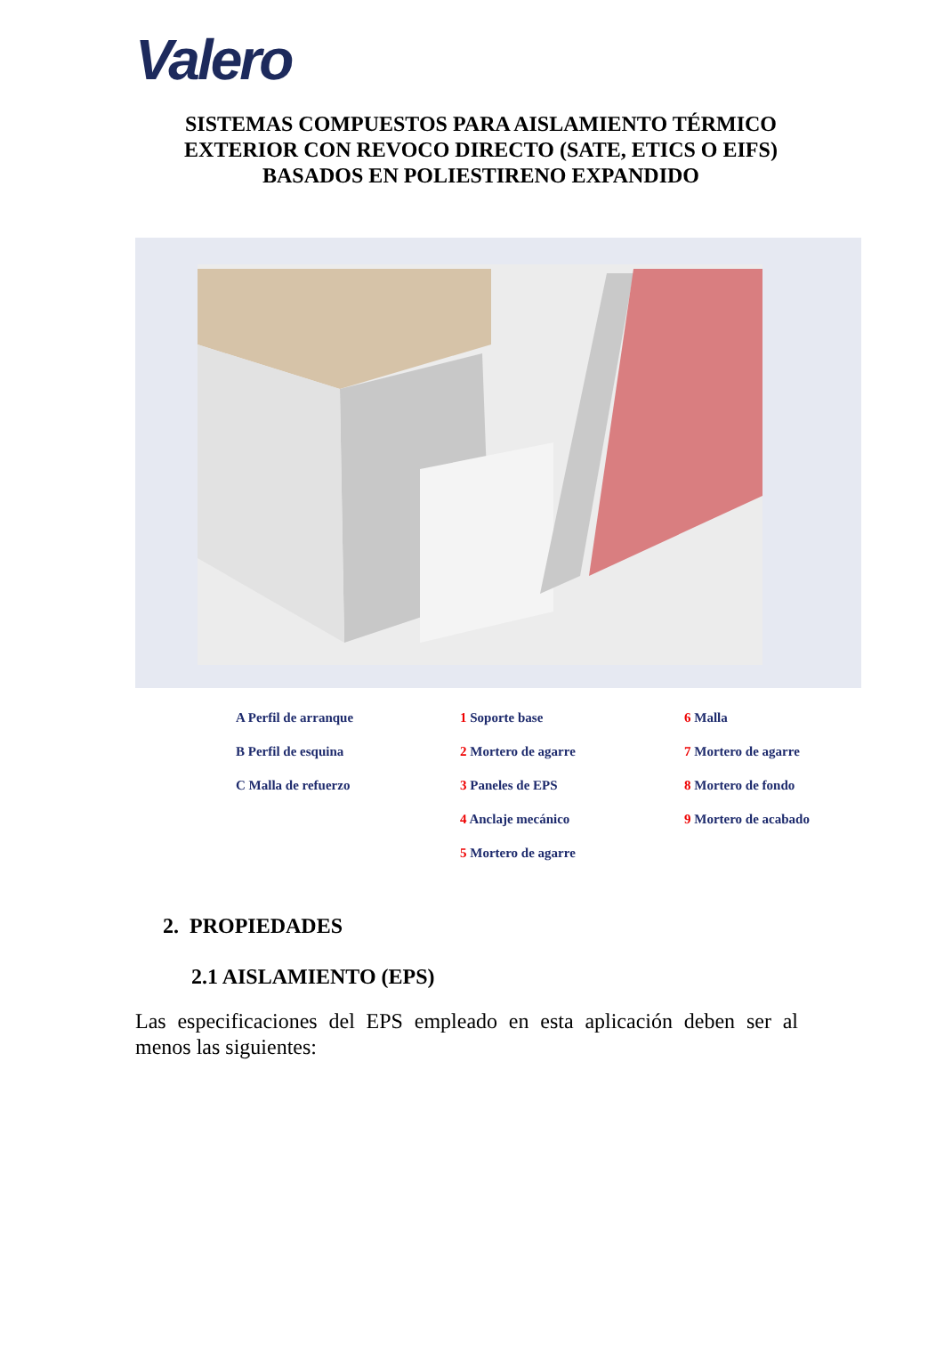Valero
SISTEMAS COMPUESTOS PARA AISLAMIENTO TÉRMICO
EXTERIOR CON REVOCO DIRECTO (SATE, ETICS O EIFS)
BASADOS EN POLIESTIRENO EXPANDIDO
A Perfil de arranque
1 Soporte base
6 Malla
B Perfil de esquina
2 Mortero de agarre
7 Mortero de agarre
C Malla de refuerzo
3 Paneles de EPS
8 Mortero de fondo
4 Anclaje mecánico
9 Mortero de acabado
5 Mortero de agarre
2. PROPIEDADES
2.1 AISLAMIENTO (EPS)
Las especificaciones del EPS empleado en esta aplicación deben ser al menos las siguientes: